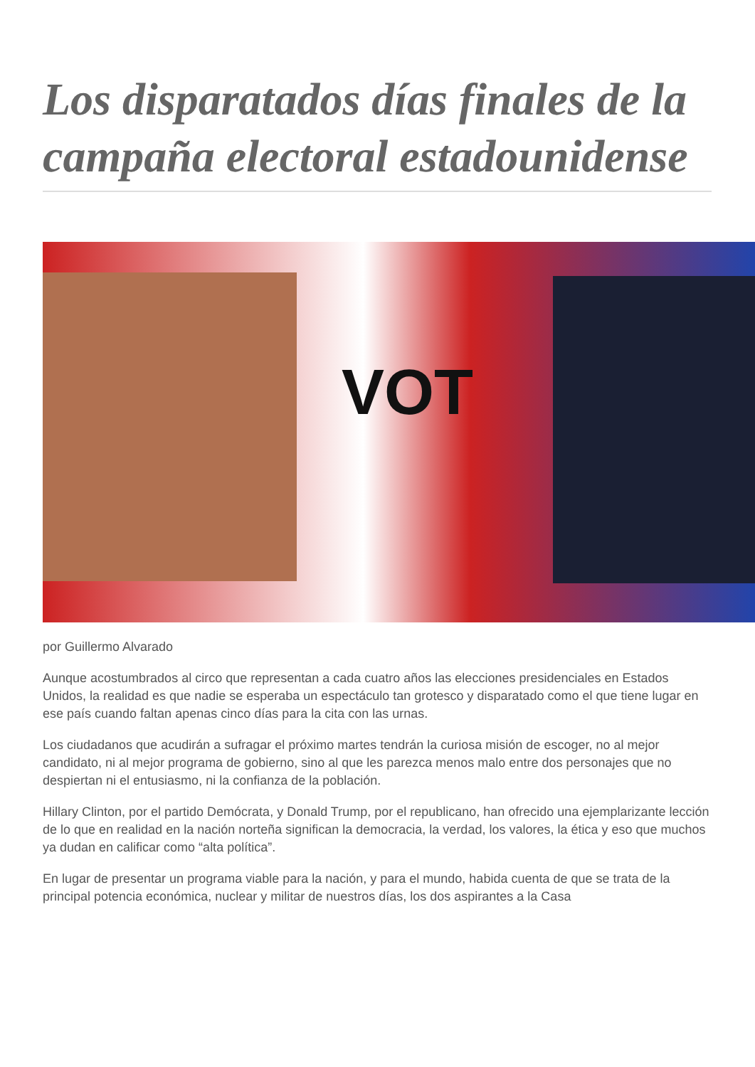Los disparatados días finales de la campaña electoral estadounidense
VOT
por Guillermo Alvarado
Aunque acostumbrados al circo que representan a cada cuatro años las elecciones presidenciales en Estados Unidos, la realidad es que nadie se esperaba un espectáculo tan grotesco y disparatado como el que tiene lugar en ese país cuando faltan apenas cinco días para la cita con las urnas.
Los ciudadanos que acudirán a sufragar el próximo martes tendrán la curiosa misión de escoger, no al mejor candidato, ni al mejor programa de gobierno, sino al que les parezca menos malo entre dos personajes que no despiertan ni el entusiasmo, ni la confianza de la población.
Hillary Clinton, por el partido Demócrata, y Donald Trump, por el republicano, han ofrecido una ejemplarizante lección de lo que en realidad en la nación norteña significan la democracia, la verdad, los valores, la ética y eso que muchos ya dudan en calificar como “alta política”.
En lugar de presentar un programa viable para la nación, y para el mundo, habida cuenta de que se trata de la principal potencia económica, nuclear y militar de nuestros días, los dos aspirantes a la Casa